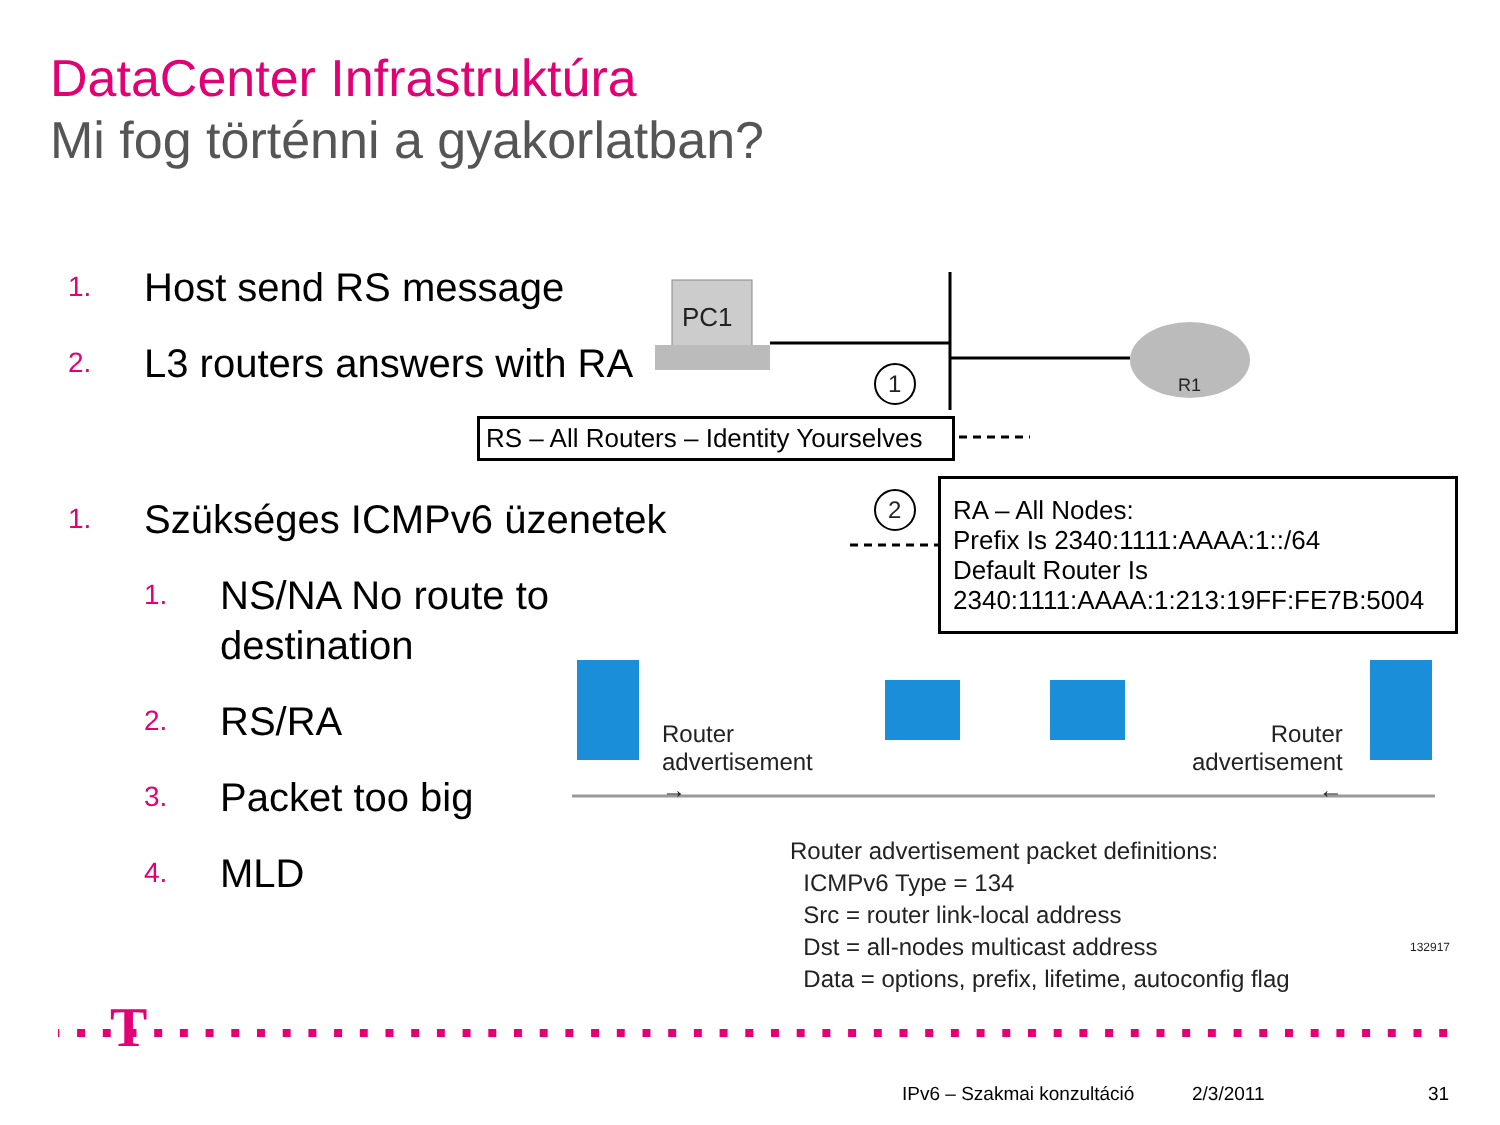DataCenter Infrastruktúra
Mi fog történni a gyakorlatban?
1. Host send RS message
2. L3 routers answers with RA
1. Szükséges ICMPv6 üzenetek
1. NS/NA No route to destination
2. RS/RA
3. Packet too big
4. MLD
PC1
R1
1
2
RS – All Routers – Identity Yourselves
RA – All Nodes:
Prefix Is 2340:1111:AAAA:1::/64
Default Router Is
2340:1111:AAAA:1:213:19FF:FE7B:5004
Router
advertisement
→
Router
advertisement
←
Router advertisement packet definitions:
ICMPv6 Type = 134
Src = router link-local address
Dst = all-nodes multicast address
Data = options, prefix, lifetime, autoconfig flag
132917
T
IPv6 – Szakmai konzultáció 2/3/2011 31